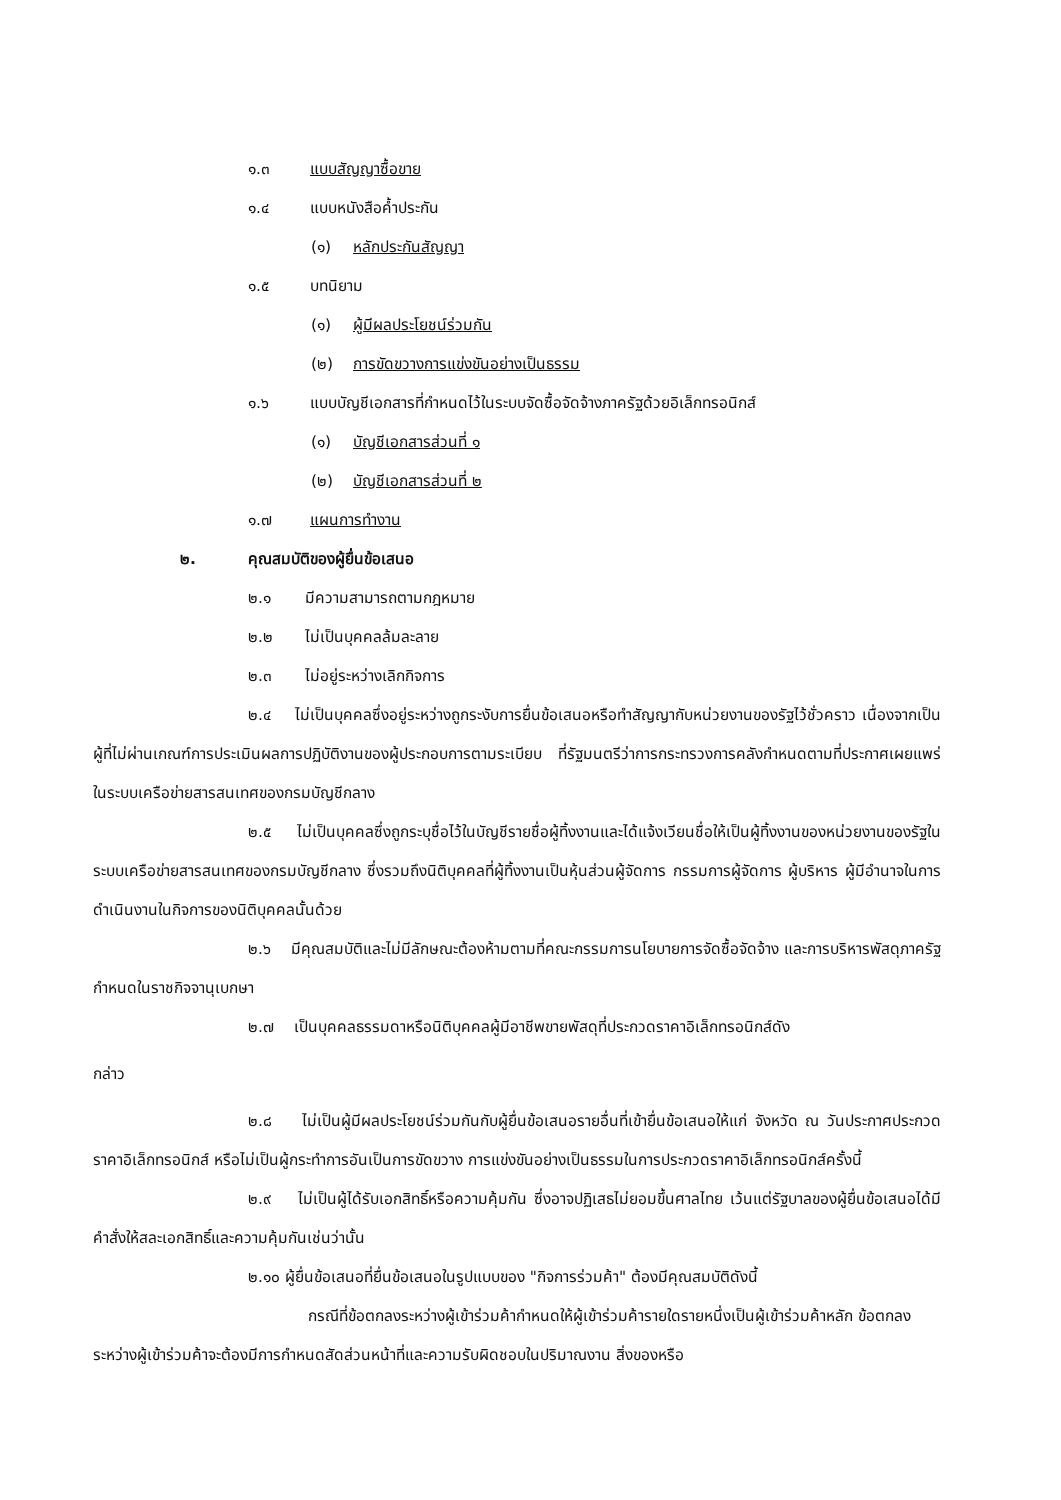๑.๓ แบบสัญญาซื้อขาย
๑.๔ แบบหนังสือค้ำประกัน
(๑) หลักประกันสัญญา
๑.๕ บทนิยาม
(๑) ผู้มีผลประโยชน์ร่วมกัน
(๒) การขัดขวางการแข่งขันอย่างเป็นธรรม
๑.๖ แบบบัญชีเอกสารที่กำหนดไว้ในระบบจัดซื้อจัดจ้างภาครัฐด้วยอิเล็กทรอนิกส์
(๑) บัญชีเอกสารส่วนที่ ๑
(๒) บัญชีเอกสารส่วนที่ ๒
๑.๗ แผนการทำงาน
๒. คุณสมบัติของผู้ยื่นข้อเสนอ
๒.๑ มีความสามารถตามกฎหมาย
๒.๒ ไม่เป็นบุคคลล้มละลาย
๒.๓ ไม่อยู่ระหว่างเลิกกิจการ
๒.๔ ไม่เป็นบุคคลซึ่งอยู่ระหว่างถูกระงับการยื่นข้อเสนอหรือทำสัญญากับหน่วยงานของรัฐไว้ชั่วคราว เนื่องจากเป็นผู้ที่ไม่ผ่านเกณฑ์การประเมินผลการปฏิบัติงานของผู้ประกอบการตามระเบียบ ที่รัฐมนตรีว่าการกระทรวงการคลังกำหนดตามที่ประกาศเผยแพร่ในระบบเครือข่ายสารสนเทศของกรมบัญชีกลาง
๒.๕ ไม่เป็นบุคคลซึ่งถูกระบุชื่อไว้ในบัญชีรายชื่อผู้ทิ้งงานและได้แจ้งเวียนชื่อให้เป็นผู้ทิ้งงานของหน่วยงานของรัฐในระบบเครือข่ายสารสนเทศของกรมบัญชีกลาง ซึ่งรวมถึงนิติบุคคลที่ผู้ทิ้งงานเป็นหุ้นส่วนผู้จัดการ กรรมการผู้จัดการ ผู้บริหาร ผู้มีอำนาจในการดำเนินงานในกิจการของนิติบุคคลนั้นด้วย
๒.๖ มีคุณสมบัติและไม่มีลักษณะต้องห้ามตามที่คณะกรรมการนโยบายการจัดซื้อจัดจ้าง และการบริหารพัสดุภาครัฐกำหนดในราชกิจจานุเบกษา
๒.๗ เป็นบุคคลธรรมดาหรือนิติบุคคลผู้มีอาชีพขายพัสดุที่ประกวดราคาอิเล็กทรอนิกส์ดัง
กล่าว
๒.๘ ไม่เป็นผู้มีผลประโยชน์ร่วมกันกับผู้ยื่นข้อเสนอรายอื่นที่เข้ายื่นข้อเสนอให้แก่ จังหวัด ณ วันประกาศประกวดราคาอิเล็กทรอนิกส์ หรือไม่เป็นผู้กระทำการอันเป็นการขัดขวาง การแข่งขันอย่างเป็นธรรมในการประกวดราคาอิเล็กทรอนิกส์ครั้งนี้
๒.๙ ไม่เป็นผู้ได้รับเอกสิทธิ์หรือความคุ้มกัน ซึ่งอาจปฏิเสธไม่ยอมขึ้นศาลไทย เว้นแต่รัฐบาลของผู้ยื่นข้อเสนอได้มีคำสั่งให้สละเอกสิทธิ์และความคุ้มกันเช่นว่านั้น
๒.๑๐ ผู้ยื่นข้อเสนอที่ยื่นข้อเสนอในรูปแบบของ "กิจการร่วมค้า" ต้องมีคุณสมบัติดังนี้
กรณีที่ข้อตกลงระหว่างผู้เข้าร่วมค้ากำหนดให้ผู้เข้าร่วมค้ารายใดรายหนึ่งเป็นผู้เข้าร่วมค้าหลัก ข้อตกลงระหว่างผู้เข้าร่วมค้าจะต้องมีการกำหนดสัดส่วนหน้าที่และความรับผิดชอบในปริมาณงาน สิ่งของหรือ